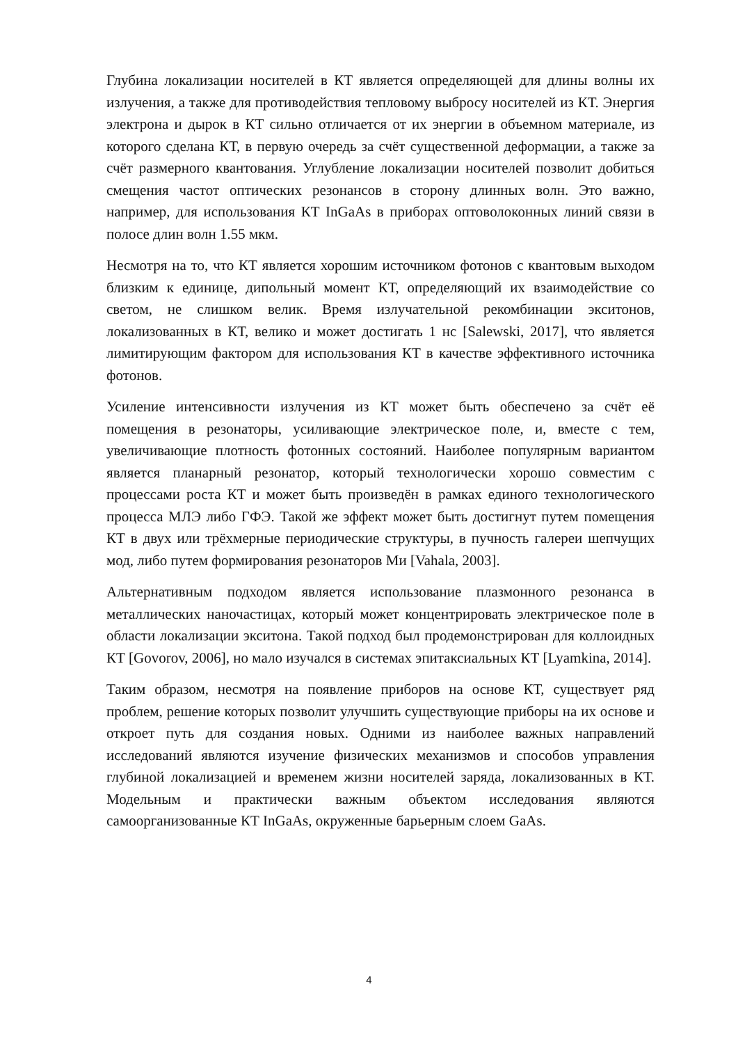Глубина локализации носителей в КТ является определяющей для длины волны их излучения, а также для противодействия тепловому выбросу носителей из КТ. Энергия электрона и дырок в КТ сильно отличается от их энергии в объемном материале, из которого сделана КТ, в первую очередь за счёт существенной деформации, а также за счёт размерного квантования. Углубление локализации носителей позволит добиться смещения частот оптических резонансов в сторону длинных волн. Это важно, например, для использования КТ InGaAs в приборах оптоволоконных линий связи в полосе длин волн 1.55 мкм.
Несмотря на то, что КТ является хорошим источником фотонов с квантовым выходом близким к единице, дипольный момент КТ, определяющий их взаимодействие со светом, не слишком велик. Время излучательной рекомбинации экситонов, локализованных в КТ, велико и может достигать 1 нс [Salewski, 2017], что является лимитирующим фактором для использования КТ в качестве эффективного источника фотонов.
Усиление интенсивности излучения из КТ может быть обеспечено за счёт её помещения в резонаторы, усиливающие электрическое поле, и, вместе с тем, увеличивающие плотность фотонных состояний. Наиболее популярным вариантом является планарный резонатор, который технологически хорошо совместим с процессами роста КТ и может быть произведён в рамках единого технологического процесса МЛЭ либо ГФЭ. Такой же эффект может быть достигнут путем помещения КТ в двух или трёхмерные периодические структуры, в пучность галереи шепчущих мод, либо путем формирования резонаторов Ми [Vahala, 2003].
Альтернативным подходом является использование плазмонного резонанса в металлических наночастицах, который может концентрировать электрическое поле в области локализации экситона. Такой подход был продемонстрирован для коллоидных КТ [Govorov, 2006], но мало изучался в системах эпитаксиальных КТ [Lyamkina, 2014].
Таким образом, несмотря на появление приборов на основе КТ, существует ряд проблем, решение которых позволит улучшить существующие приборы на их основе и откроет путь для создания новых. Одними из наиболее важных направлений исследований являются изучение физических механизмов и способов управления глубиной локализацией и временем жизни носителей заряда, локализованных в КТ. Модельным и практически важным объектом исследования являются самоорганизованные КТ InGaAs, окруженные барьерным слоем GaAs.
4